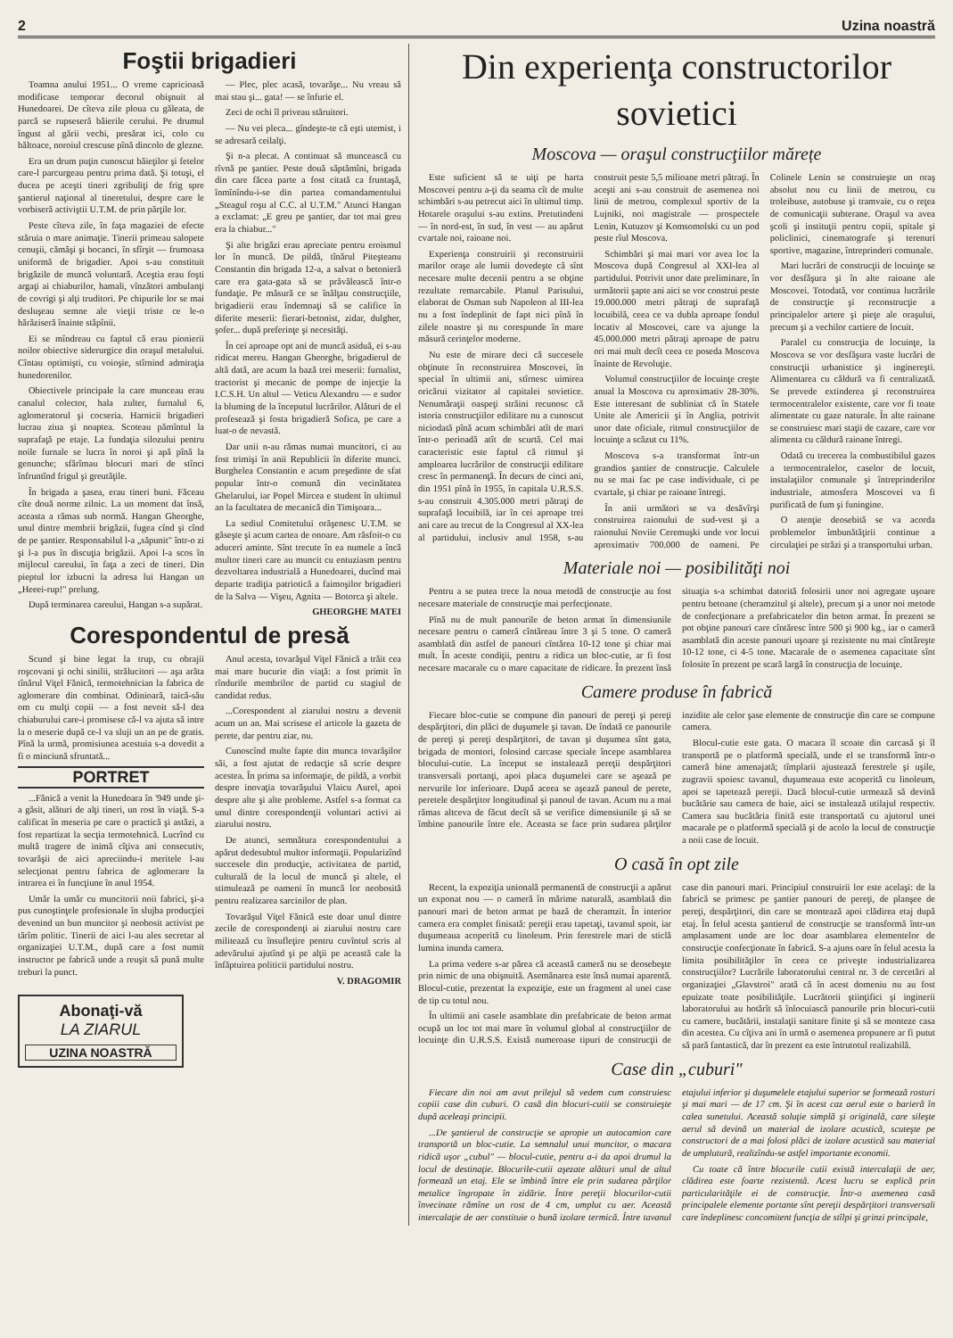2 Uzina noastră
Foştii brigadieri
Toamna anului 1951... O vreme capricioasă modificase temporar decorul obişnuit al Hunedoarei. De cîteva zile ploua cu găleata, de parcă se rupseseră băierile cerului. Pe drumul îngust al gării vechi, presărat ici, colo cu băltoace, noroiul crescuse pînă dincolo de glezne.
Era un drum puţin cunoscut băieţilor şi fetelor care-l parcurgeau pentru prima dată. Şi totuşi, el ducea pe aceşti tineri zgribuliţi de frig spre şantierul naţional al tineretului, despre care le vorbiseră activiştii U.T.M. de prin părţile lor.
Peste cîteva zile, în faţa magaziei de efecte stăruia o mare animaţie. Tinerii primeau salopete cenuşii, cămăşi şi bocanci, în sfîrşit — frumoasa uniformă de brigadier. Apoi s-au constituit brigăzile de muncă voluntară. Aceştia erau foşti argaţi ai chiaburilor, hamali, vînzători ambulanţi de covrigi şi alţi truditori. Pe chipurile lor se mai desluşeau semne ale vieţii triste ce le-o hărăziseră înainte stăpînii.
Ei se mîndreau cu faptul că erau pionierii noilor obiective siderurgice din oraşul metalului. Cîntau optimişti, cu voioşie, stîrnind admiraţia hunedorenilor.
Obiectivele principale la care munceau erau canalul colector, hala zulter, furnalul 6, aglomeratorul şi cocseria. Harnicii brigadieri lucrau ziua şi noaptea. Scoteau pămîntul la suprafaţă pe etaje. La fundaţia silozului pentru noile furnale se lucra în noroi şi apă pînă la genunche; sfărîmau blocuri mari de stînci înfruntînd frigul şi greutăţile.
În brigada a şasea, erau tineri buni. Făceau cîte două norme zilnic. La un moment dat însă, aceasta a rămas sub normă. Hangan Gheorghe, unul dintre membrii brigăzii, fugea cînd şi cînd de pe şantier. Responsabilul l-a „săpunit" într-o zi şi l-a pus în discuţia brigăzii. Apoi l-a scos în mijlocul careului, în faţa a zeci de tineri. Din pieptul lor izbucni la adresa lui Hangan un „Heeei-rup!" prelung.
După terminarea careului, Hangan s-a supărat.
— Plec, plec acasă, tovarăşe... Nu vreau să mai stau şi... gata! — se înfurie el.
Zeci de ochi îl priveau stăruitori.
— Nu vei pleca... gîndeşte-te că eşti utemist, i se adresară ceilalţi.
Şi n-a plecat. A continuat să muncească cu rîvnă pe şantier. Peste două săptămîni, brigada din care făcea parte a fost citată ca fruntaşă, înmînîndu-i-se din partea comandamentului „Steagul roşu al C.C. al U.T.M." Atunci Hangan a exclamat: „E greu pe şantier, dar tot mai greu era la chiabur..."
Şi alte brigăzi erau apreciate pentru eroismul lor în muncă. De pildă, tînărul Piteşteanu Constantin din brigada 12-a, a salvat o betonieră care era gata-gata să se prăvălească într-o fundaţie. Pe măsură ce se înălţau construcţiile, brigadierii erau îndemnaţi să se califice în diferite meserii: fierari-betonist, zidar, dulgher, şofer... după preferinţe şi necesităţi.
În cei aproape opt ani de muncă asiduă, ei s-au ridicat mereu. Hangan Gheorghe, brigadierul de altă dată, are acum la bază trei meserii: furnalist, tractorist şi mecanic de pompe de injecţie la I.C.S.H. Un altul — Veticu Alexandru — e sudor la bluming de la începutul lucrărilor. Alături de el profesează şi fosta brigadieră Sofica, pe care a luat-o de nevastă.
Dar unii n-au rămas numai muncitori, ci au fost trimişi în anii Republicii în diferite munci. Burghelea Constantin e acum preşedinte de sfat popular într-o comună din vecinătatea Ghelarului, iar Popel Mircea e student în ultimul an la facultatea de mecanică din Timişoara...
La sediul Comitetului orăşenesc U.T.M. se găseşte şi acum cartea de onoare. Am răsfoit-o cu aduceri aminte. Sînt trecute în ea numele a încă multor tineri care au muncit cu entuziasm pentru dezvoltarea industrială a Hunedoarei, ducînd mai departe tradiţia patriotică a faimoşilor brigadieri de la Salva — Vişeu, Agnita — Botorca şi altele.
GHEORGHE MATEI
Corespondentul de presă
Scund şi bine legat la trup, cu obrajii roşcovani şi ochi sinilii, strălucitori — aşa arăta tînărul Viţel Fănică, termotehnician la fabrica de aglomerare din combinat. Odinioară, taică-său om cu mulţi copii — a fost nevoit să-l dea chiaburului care-i promisese că-l va ajuta să intre la o meserie după ce-l va sluji un an pe de gratis. Pînă la urmă, promisiunea acestuia s-a dovedit a fi o minciună sfruntată...
PORTRET
...Fănică a venit la Hunedoara în '949 unde şi-a găsit, alături de alţi tineri, un rost în viaţă. S-a calificat în meseria pe care o practică şi astăzi, a fost repartizat la secţia termotehnică. Lucrînd cu multă tragere de inimă cîţiva ani consecutiv, tovarăşii de aici apreciindu-i meritele l-au selecţionat pentru fabrica de aglomerare la intrarea ei în funcţiune în anul 1954.
Umăr la umăr cu muncitorii noii fabrici, şi-a pus cunoştinţele profesionale în slujba producţiei devenind un bun muncitor şi neobosit activist pe tărîm politic. Tinerii de aici l-au ales secretar al organizaţiei U.T.M., după care a fost numit instructor pe fabrică unde a reuşit să pună multe treburi la punct.
Anul acesta, tovarăşul Viţel Fănică a trăit cea mai mare bucurie din viaţă: a fost primit în rîndurile membrilor de partid cu stagiul de candidat redus.
...Corespondent al ziarului nostru a devenit acum un an. Mai scrisese el articole la gazeta de perete, dar pentru ziar, nu.
Cunoscînd multe fapte din munca tovarăşilor săi, a fost ajutat de redacţie să scrie despre acestea. În prima sa informaţie, de pildă, a vorbit despre inovaţia tovarăşului Vlaicu Aurel, apoi despre alte şi alte probleme. Astfel s-a format ca unul dintre corespondenţii voluntari activi ai ziarului nostru.
De atunci, semnătura corespondentului a apărut dedesubtul multor informaţii. Popularizînd succesele din producţie, activitatea de partid, culturală de la locul de muncă şi altele, el stimulează pe oameni în muncă lor neobosită pentru realizarea sarcinilor de plan.
Tovarăşul Viţel Fănică este doar unul dintre zecile de corespondenţi ai ziarului nostru care militează cu însufleţire pentru cuvîntul scris al adevărului ajutînd şi pe alţii pe această cale la înfăptuirea politicii partidului nostru.
V. DRAGOMIR
Abonaţi-vă
LA ZIARUL
UZINA NOASTRĂ
Din experienţa constructorilor
sovietici
Moscova — oraşul construcţiilor mărețe
Este suficient să te uiţi pe harta Moscovei pentru a-ţi da seama cît de multe schimbări s-au petrecut aici în ultimul timp. Hotarele oraşului s-au extins. Pretutindeni — în nord-est, în sud, în vest — au apărut cvartale noi, raioane noi.
Experienţa construirii şi reconstruirii marilor oraşe ale lumii dovedeşte că sînt necesare multe decenii pentru a se obţine rezultate remarcabile. Planul Parisului, elaborat de Osman sub Napoleon al III-lea nu a fost îndeplinit de fapt nici pînă în zilele noastre şi nu corespunde în mare măsură cerinţelor moderne.
Nu este de mirare deci că succesele obţinute în reconstruirea Moscovei, în special în ultimii ani, stîrnesc uimirea oricărui vizitator al capitalei sovietice. Nenumăraţii oaspeţi străini recunosc că istoria construcţiilor edilitare nu a cunoscut niciodată pînă acum schimbări atît de mari într-o perioadă atît de scurtă. Cel mai caracteristic este faptul că ritmul şi amploarea lucrărilor de construcţii edilitare cresc în permanenţă. În decurs de cinci ani, din 1951 pînă în 1955, în capitala U.R.S.S. s-au construit 4.305.000 metri pătraţi de suprafaţă locuibilă, iar în cei aproape trei ani care au trecut de la Congresul al XX-lea al partidului, inclusiv anul 1958, s-au construit peste 5,5 milioane metri pătraţi. În aceşti ani s-au construit de asemenea noi linii de metrou, complexul sportiv de la Lujniki, noi magistrale — prospectele Lenin, Kutuzov şi Komsomolski cu un pod peste rîul Moscova.
Schimbări şi mai mari vor avea loc la Moscova după Congresul al XXI-lea al partidului. Potrivit unor date preliminare, în următorii şapte ani aici se vor construi peste 19.000.000 metri pătraţi de suprafaţă locuibilă, ceea ce va dubla aproape fondul locativ al Moscovei, care va ajunge la 45.000.000 metri pătraţi aproape de patru ori mai mult decît ceea ce poseda Moscova înainte de Revoluţie.
Volumul construcţiilor de locuinţe creşte anual la Moscova cu aproximativ 28-30%. Este interesant de subliniat că în Statele Unite ale Americii şi în Anglia, potrivit unor date oficiale, ritmul construcţiilor de locuinţe a scăzut cu 11%.
Moscova s-a transformat într-un grandios şantier de construcţie. Calculele nu se mai fac pe case individuale, ci pe cvartale, şi chiar pe raioane întregi.
În anii următori se va desăvîrşi construirea raionului de sud-vest şi a raionului Noviie Ceremuşki unde vor locui aproximativ 700.000 de oameni. Pe Colinele Lenin se construieşte un oraş absolut nou cu linii de metrou, cu troleibuse, autobuse şi tramvaie, cu o reţea de comunicaţii subterane. Oraşul va avea şcoli şi instituţii pentru copii, spitale şi policlinici, cinematografe şi terenuri sportive, magazine, întreprinderi comunale.
Mari lucrări de construcţii de locuinţe se vor desfăşura şi în alte raioane ale Moscovei. Totodată, vor continua lucrările de construcţie şi reconstrucţie a principalelor artere şi pieţe ale oraşului, precum şi a vechilor cartiere de locuit.
Paralel cu construcţia de locuinţe, la Moscova se vor desfăşura vaste lucrări de construcţii urbanistice şi inginereşti. Alimentarea cu căldură va fi centralizată. Se prevede extinderea şi reconstruirea termocentralelor existente, care vor fi toate alimentate cu gaze naturale. În alte raioane se construiesc mari staţii de cazare, care vor alimenta cu căldură raioane întregi.
Odată cu trecerea la combustibilul gazos a termocentralelor, caselor de locuit, instalaţiilor comunale şi întreprinderilor industriale, atmosfera Moscovei va fi purificată de fum şi funingine.
O atenţie deosebită se va acorda problemelor îmbunătăţirii continue a circulaţiei pe străzi şi a transportului urban.
Materiale noi — posibilităţi noi
Pentru a se putea trece la noua metodă de construcţie au fost necesare materiale de construcţie mai perfecţionate.
Pînă nu de mult panourile de beton armat în dimensiunile necesare pentru o cameră cîntăreau între 3 şi 5 tone. O cameră asamblată din astfel de panouri cîntărea 10-12 tone şi chiar mai mult. În aceste condiţii, pentru a ridica un bloc-cutie, ar fi fost necesare macarale cu o mare capacitate de ridicare. În prezent însă situaţia s-a schimbat datorită folosirii unor noi agregate uşoare pentru betoane (cheramzitul şi altele), precum şi a unor noi metode de confecţionare a prefabricatelor din beton armat. În prezent se pot obţine panouri care cîntăresc între 500 şi 900 kg., iar o cameră asamblată din aceste panouri uşoare şi rezistente nu mai cîntăreşte 10-12 tone, ci 4-5 tone. Macarale de o asemenea capacitate sînt folosite în prezent pe scară largă în construcţia de locuinţe.
Camere produse în fabrică
Fiecare bloc-cutie se compune din panouri de pereţi şi pereţi despărţitori, din plăci de duşumele şi tavan. De îndată ce panourile de pereţi şi pereţi despărţitori, de tavan şi duşumea sînt gata, brigada de montori, folosind carcase speciale începe asamblarea blocului-cutie. La început se instalează pereţii despărţitori transversali portanţi, apoi placa duşumelei care se aşează pe nervurile lor inferioare. După aceea se aşează panoul de perete, peretele despărţitor longitudinal şi panoul de tavan. Acum nu a mai rămas altceva de făcut decît să se verifice dimensiunile şi să se îmbine panourile între ele. Aceasta se face prin sudarea părţilor inzidite ale celor şase elemente de construcţie din care se compune camera.
Blocul-cutie este gata. O macara îl scoate din carcasă şi îl transportă pe o platformă specială, unde el se transformă într-o cameră bine amenajată; tîmplarii ajustează ferestrele şi uşile, zugravii spoiesc tavanul, duşumeaua este acoperită cu linoleum, apoi se tapetează pereţii. Dacă blocul-cutie urmează să devină bucătărie sau camera de baie, aici se instalează utilajul respectiv. Camera sau bucătăria finită este transportată cu ajutorul unei macarale pe o platformă specială şi de acolo la locul de construcţie a noii case de locuit.
O casă în opt zile
Recent, la expoziţia unională permanentă de construcţii a apărut un exponat nou — o cameră în mărime naturală, asamblată din panouri mari de beton armat pe bază de cheramzit. În interior camera era complet finisată: pereţii erau tapetaţi, tavanul spoit, iar duşumeaua acoperită cu linoleum. Prin ferestrele mari de sticlă lumina inunda camera.
La prima vedere s-ar părea că această cameră nu se deosebeşte prin nimic de una obişnuită. Asemănarea este însă numai aparentă. Blocul-cutie, prezentat la expoziţie, este un fragment al unei case de tip cu totul nou.
În ultimii ani casele asamblate din prefabricate de beton armat ocupă un loc tot mai mare în volumul global al construcţiilor de locuinţe din U.R.S.S. Există numeroase tipuri de construcţii de case din panouri mari. Principiul construirii lor este acelaşi: de la fabrică se primesc pe şantier panouri de pereţi, de planşee de pereţi, despărţitori, din care se montează apoi clădirea etaj după etaj. În felul acesta şantierul de construcţie se transformă într-un amplasament unde are loc doar asamblarea elementelor de construcţie confecţionate în fabrică. S-a ajuns oare în felul acesta la limita posibilităţilor în ceea ce priveşte industrializarea construcţiilor? Lucrările laboratorului central nr. 3 de cercetări al organizaţiei „Glavstroi" arată că în acest domeniu nu au fost epuizate toate posibilităţile. Lucrătorii ştiinţifici şi inginerii laboratorului au hotărît să înlocuiască panourile prin blocuri-cutii cu camere, bucătării, instalaţii sanitare finite şi să se monteze casa din acestea. Cu cîţiva ani în urmă o asemenea propunere ar fi putut să pară fantastică, dar în prezent ea este întrutotul realizabilă.
Case din „cuburi"
Fiecare din noi am avut prilejul să vedem cum construiesc copiii case din cuburi. O casă din blocuri-cutii se construieşte după aceleaşi principii.
...De şantierul de construcţie se apropie un autocamion care transportă un bloc-cutie. La semnalul unui muncitor, o macara ridică uşor „cubul" — blocul-cutie, pentru a-i da apoi drumul la locul de destinaţie. Blocurile-cutii aşezate alături unul de altul formează un etaj. Ele se îmbină între ele prin sudarea părţilor metalice îngropate în zidărie. Între pereţii blocurilor-cutii învecinate rămîne un rost de 4 cm, umplut cu aer. Această intercalaţie de aer constituie o bună izolare termică. Între tavanul etajului inferior şi duşumelele etajului superior se formează rosturi şi mai mari — de 17 cm. Şi în acest caz aerul este o barieră în calea sunetului. Această soluţie simplă şi originală, care sileşte aerul să devină un material de izolare acustică, scuteşte pe constructori de a mai folosi plăci de izolare acustică sau material de umplutură, realizîndu-se astfel importante economii.
Cu toate că între blocurile cutii există intercalaţii de aer, clădirea este foarte rezistentă. Acest lucru se explică prin particularităţile ei de construcţie. Într-o asemenea casă principalele elemente portante sînt pereţii despărţitori transversali care îndeplinesc concomitent funcţia de stîlpi şi grinzi principale,